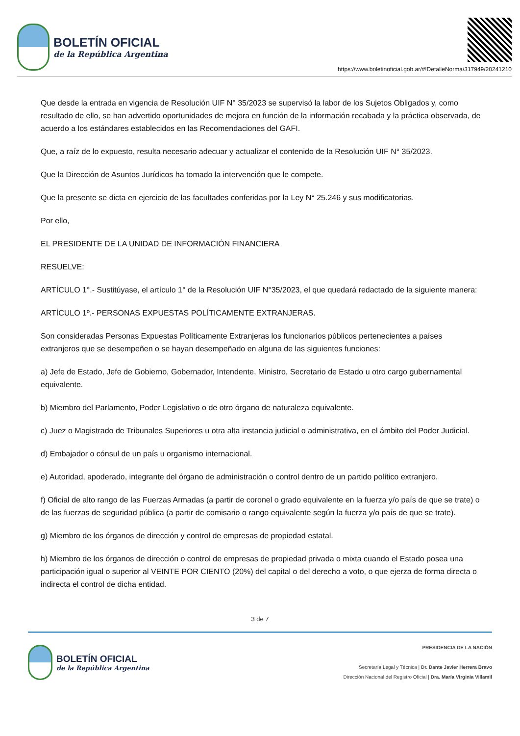BOLETÍN OFICIAL
de la República Argentina
https://www.boletinoficial.gob.ar/#!DetalleNorma/317949/20241210
Que desde la entrada en vigencia de Resolución UIF N° 35/2023 se supervisó la labor de los Sujetos Obligados y, como resultado de ello, se han advertido oportunidades de mejora en función de la información recabada y la práctica observada, de acuerdo a los estándares establecidos en las Recomendaciones del GAFI.
Que, a raíz de lo expuesto, resulta necesario adecuar y actualizar el contenido de la Resolución UIF N° 35/2023.
Que la Dirección de Asuntos Jurídicos ha tomado la intervención que le compete.
Que la presente se dicta en ejercicio de las facultades conferidas por la Ley N° 25.246 y sus modificatorias.
Por ello,
EL PRESIDENTE DE LA UNIDAD DE INFORMACIÓN FINANCIERA
RESUELVE:
ARTÍCULO 1°.- Sustitúyase, el artículo 1° de la Resolución UIF N°35/2023, el que quedará redactado de la siguiente manera:
ARTÍCULO 1º.- PERSONAS EXPUESTAS POLÍTICAMENTE EXTRANJERAS.
Son consideradas Personas Expuestas Políticamente Extranjeras los funcionarios públicos pertenecientes a países extranjeros que se desempeñen o se hayan desempeñado en alguna de las siguientes funciones:
a) Jefe de Estado, Jefe de Gobierno, Gobernador, Intendente, Ministro, Secretario de Estado u otro cargo gubernamental equivalente.
b) Miembro del Parlamento, Poder Legislativo o de otro órgano de naturaleza equivalente.
c) Juez o Magistrado de Tribunales Superiores u otra alta instancia judicial o administrativa, en el ámbito del Poder Judicial.
d) Embajador o cónsul de un país u organismo internacional.
e) Autoridad, apoderado, integrante del órgano de administración o control dentro de un partido político extranjero.
f) Oficial de alto rango de las Fuerzas Armadas (a partir de coronel o grado equivalente en la fuerza y/o país de que se trate) o de las fuerzas de seguridad pública (a partir de comisario o rango equivalente según la fuerza y/o país de que se trate).
g) Miembro de los órganos de dirección y control de empresas de propiedad estatal.
h) Miembro de los órganos de dirección o control de empresas de propiedad privada o mixta cuando el Estado posea una participación igual o superior al VEINTE POR CIENTO (20%) del capital o del derecho a voto, o que ejerza de forma directa o indirecta el control de dicha entidad.
3 de 7
BOLETÍN OFICIAL
de la República Argentina
PRESIDENCIA DE LA NACIÓN
Secretaría Legal y Técnica | Dr. Dante Javier Herrera Bravo
Dirección Nacional del Registro Oficial | Dra. María Virginia Villamil